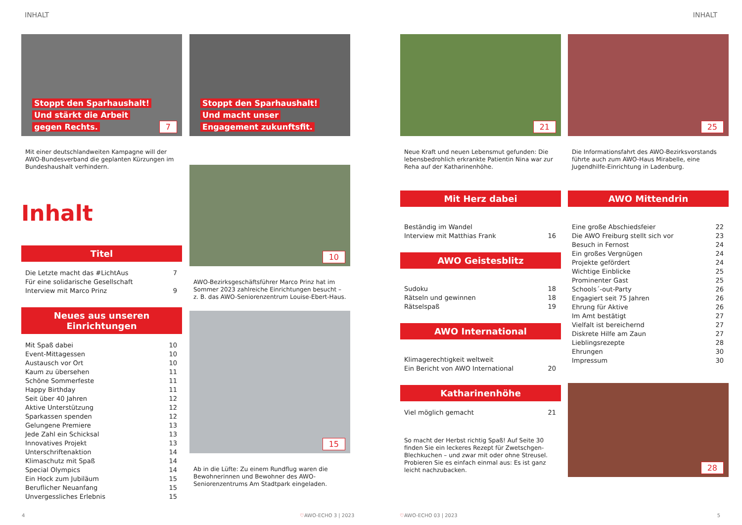INHALT
Stoppt den Sparhaushalt!
Und stärkt die Arbeit
gegen Rechts.
7
Mit einer deutschlandweiten Kampagne will der AWO-Bundesverband die geplanten Kürzungen im Bundeshaushalt verhindern.
Inhalt
Titel
Die Letzte macht das #LichtAus 7
Für eine solidarische Gesellschaft
Interview mit Marco Prinz
9
Neues aus unseren Einrichtungen
Mit Spaß dabei 10
Event-Mittagessen 10
Austausch vor Ort 10
Kaum zu übersehen 11
Schöne Sommerfeste 11
Happy Birthday 11
Seit über 40 Jahren 12
Aktive Unterstützung 12
Sparkassen spenden 12
Gelungene Premiere 13
Jede Zahl ein Schicksal 13
Innovatives Projekt 13
Unterschriftenaktion 14
Klimaschutz mit Spaß 14
Special Olympics 14
Ein Hock zum Jubiläum 15
Beruflicher Neuanfang 15
Unvergessliches Erlebnis 15
Stoppt den Sparhaushalt!
Und macht unser
Engagement zukunftsfit.
10
AWO-Bezirksgeschäftsführer Marco Prinz hat im Sommer 2023 zahlreiche Einrichtungen besucht – z. B. das AWO-Seniorenzentrum Louise-Ebert-Haus.
15
Ab in die Lüfte: Zu einem Rundflug waren die Bewohnerinnen und Bewohner des AWO-Seniorenzentrums Am Stadtpark eingeladen.
4 ♡AWO-ECHO 3 | 2023
INHALT
21
Neue Kraft und neuen Lebensmut gefunden: Die lebensbedrohlich erkrankte Patientin Nina war zur Reha auf der Katharinenhöhe.
Mit Herz dabei
Beständig im Wandel
Interview mit Matthias Frank
16
AWO Geistesblitz
Sudoku 18
Rätseln und gewinnen 18
Rätselspaß 19
AWO International
Klimagerechtigkeit weltweit
Ein Bericht von AWO International
20
Katharinenhöhe
Viel möglich gemacht 21
So macht der Herbst richtig Spaß! Auf Seite 30 finden Sie ein leckeres Rezept für Zwetschgen-Blechkuchen – und zwar mit oder ohne Streusel. Probieren Sie es einfach einmal aus: Es ist ganz leicht nachzubacken.
25
Die Informationsfahrt des AWO-Bezirksvorstands führte auch zum AWO-Haus Mirabelle, eine Jugendhilfe-Einrichtung in Ladenburg.
AWO Mittendrin
Eine große Abschiedsfeier 22
Die AWO Freiburg stellt sich vor 23
Besuch in Fernost 24
Ein großes Vergnügen 24
Projekte gefördert 24
Wichtige Einblicke 25
Prominenter Gast 25
Schools´-out-Party 26
Engagiert seit 75 Jahren 26
Ehrung für Aktive 26
Im Amt bestätigt 27
Vielfalt ist bereichernd 27
Diskrete Hilfe am Zaun 27
Lieblingsrezepte 28
Ehrungen 30
Impressum 30
28
♡AWO-ECHO 03 | 2023 5